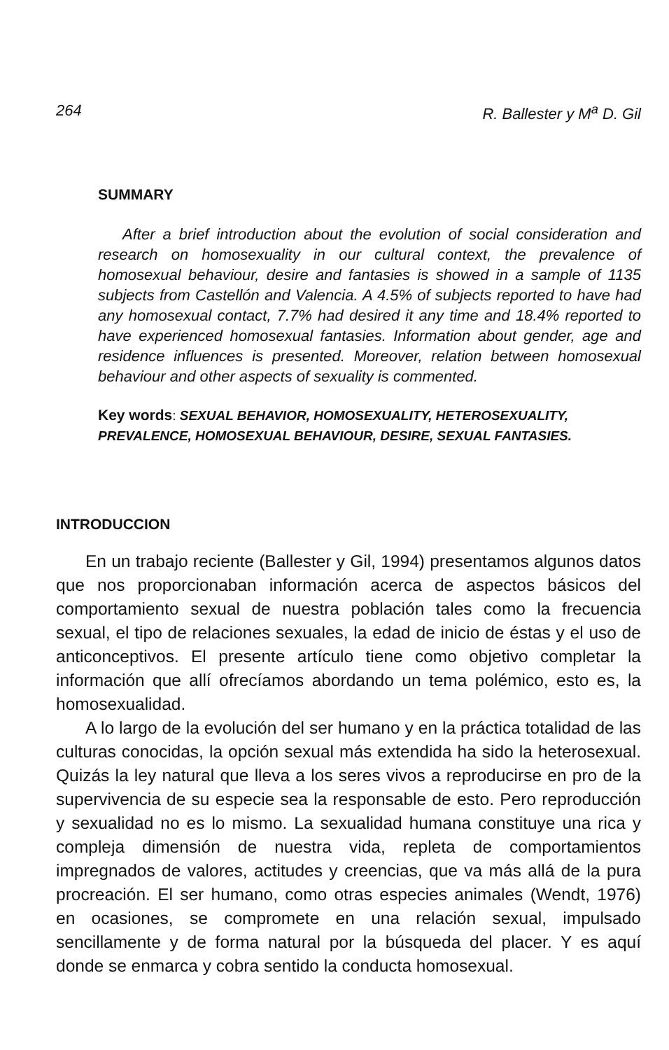264 R. Ballester y M<sup>a</sup> D. Gil
SUMMARY
After a brief introduction about the evolution of social consideration and research on homosexuality in our cultural context, the prevalence of homosexual behaviour, desire and fantasies is showed in a sample of 1135 subjects from Castellón and Valencia. A 4.5% of subjects reported to have had any homosexual contact, 7.7% had desired it any time and 18.4% reported to have experienced homosexual fantasies. Information about gender, age and residence influences is presented. Moreover, relation between homosexual behaviour and other aspects of sexuality is commented.
Key words: SEXUAL BEHAVIOR, HOMOSEXUALITY, HETEROSEXUALITY, PREVALENCE, HOMOSEXUAL BEHAVIOUR, DESIRE, SEXUAL FANTASIES.
INTRODUCCION
En un trabajo reciente (Ballester y Gil, 1994) presentamos algunos datos que nos proporcionaban información acerca de aspectos básicos del comportamiento sexual de nuestra población tales como la frecuencia sexual, el tipo de relaciones sexuales, la edad de inicio de éstas y el uso de anticonceptivos. El presente artículo tiene como objetivo completar la información que allí ofrecíamos abordando un tema polémico, esto es, la homosexualidad.
A lo largo de la evolución del ser humano y en la práctica totalidad de las culturas conocidas, la opción sexual más extendida ha sido la heterosexual. Quizás la ley natural que lleva a los seres vivos a reproducirse en pro de la supervivencia de su especie sea la responsable de esto. Pero reproducción y sexualidad no es lo mismo. La sexualidad humana constituye una rica y compleja dimensión de nuestra vida, repleta de comportamientos impregnados de valores, actitudes y creencias, que va más allá de la pura procreación. El ser humano, como otras especies animales (Wendt, 1976) en ocasiones, se compromete en una relación sexual, impulsado sencillamente y de forma natural por la búsqueda del placer. Y es aquí donde se enmarca y cobra sentido la conducta homosexual.